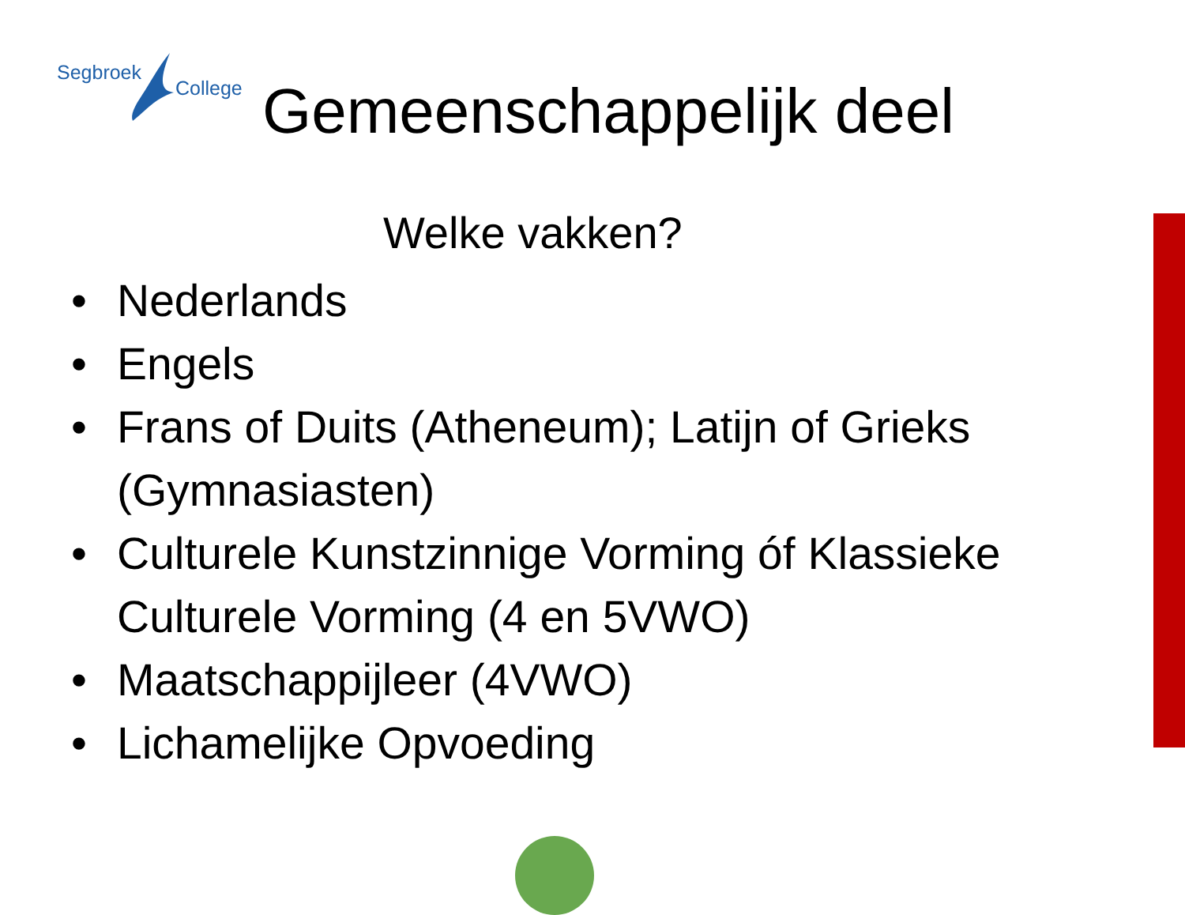Segbroek
College
Gemeenschappelijk deel
Welke vakken?
• Nederlands
• Engels
• Frans of Duits (Atheneum); Latijn of Grieks (Gymnasiasten)
• Culturele Kunstzinnige Vorming óf Klassieke Culturele Vorming (4 en 5VWO)
• Maatschappijleer (4VWO)
• Lichamelijke Opvoeding